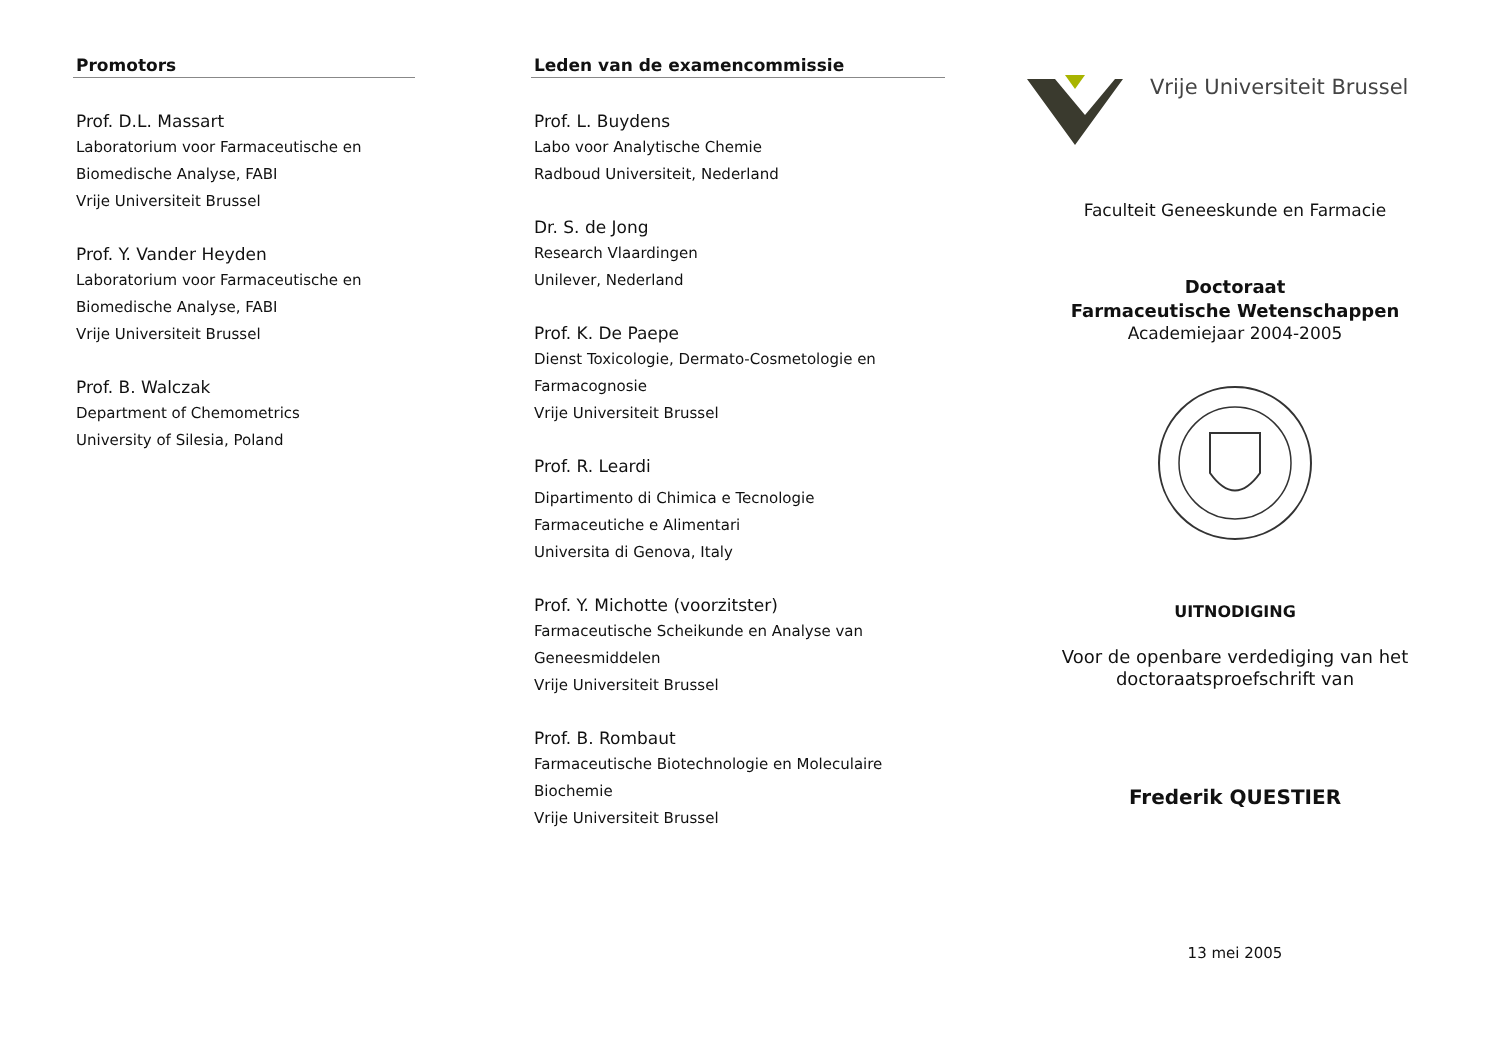Promotors
Prof. D.L. Massart
Laboratorium voor Farmaceutische en
Biomedische Analyse, FABI
Vrije Universiteit Brussel
Prof. Y. Vander Heyden
Laboratorium voor Farmaceutische en
Biomedische Analyse, FABI
Vrije Universiteit Brussel
Prof. B. Walczak
Department of Chemometrics
University of Silesia, Poland
Leden van de examencommissie
Prof. L. Buydens
Labo voor Analytische Chemie
Radboud Universiteit, Nederland
Dr. S. de Jong
Research Vlaardingen
Unilever, Nederland
Prof. K. De Paepe
Dienst Toxicologie, Dermato-Cosmetologie en
Farmacognosie
Vrije Universiteit Brussel
Prof. R. Leardi
Dipartimento di Chimica e Tecnologie
Farmaceutiche e Alimentari
Universita di Genova, Italy
Prof. Y. Michotte (voorzitster)
Farmaceutische Scheikunde en Analyse van
Geneesmiddelen
Vrije Universiteit Brussel
Prof. B. Rombaut
Farmaceutische Biotechnologie en Moleculaire
Biochemie
Vrije Universiteit Brussel
Vrije Universiteit Brussel
Faculteit Geneeskunde en Farmacie
Doctoraat
Farmaceutische Wetenschappen
Academiejaar 2004-2005
UITNODIGING
Voor de openbare verdediging van het
doctoraatsproefschrift van
Frederik QUESTIER
13 mei 2005